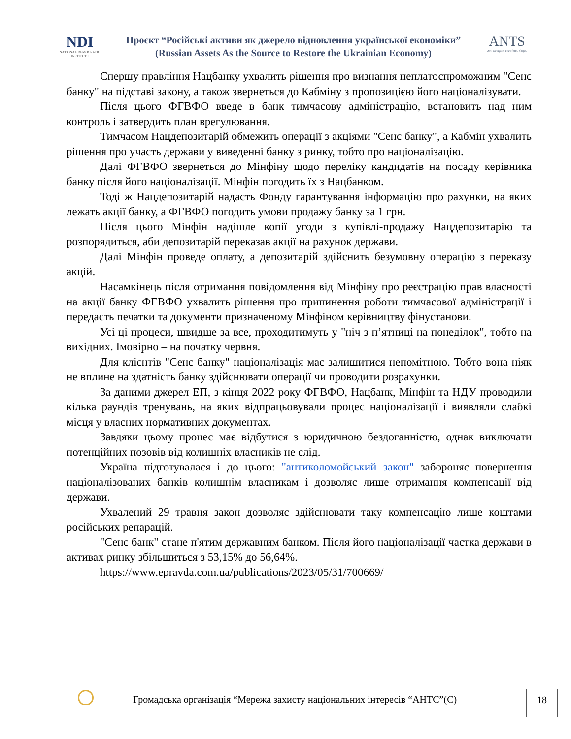NDI
NATIONAL DEMOCRATIC INSTITUTE
Проєкт “Російські активи як джерело відновлення української економіки”
(Russian Assets As the Source to Restore the Ukrainian Economy)
ANTS
Act. Navigate. Transform. Shape.
Спершу правління Нацбанку ухвалить рішення про визнання неплатоспроможним "Сенс банку" на підставі закону, а також звернеться до Кабміну з пропозицією його націоналізувати.
Після цього ФГВФО введе в банк тимчасову адміністрацію, встановить над ним контроль і затвердить план врегулювання.
Тимчасом Нацдепозитарій обмежить операції з акціями "Сенс банку", а Кабмін ухвалить рішення про участь держави у виведенні банку з ринку, тобто про націоналізацію.
Далі ФГВФО звернеться до Мінфіну щодо переліку кандидатів на посаду керівника банку після його націоналізації. Мінфін погодить їх з Нацбанком.
Тоді ж Нацдепозитарій надасть Фонду гарантування інформацію про рахунки, на яких лежать акції банку, а ФГВФО погодить умови продажу банку за 1 грн.
Після цього Мінфін надішле копії угоди з купівлі-продажу Нацдепозитарію та розпорядиться, аби депозитарій переказав акції на рахунок держави.
Далі Мінфін проведе оплату, а депозитарій здійснить безумовну операцію з переказу акцій.
Насамкінець після отримання повідомлення від Мінфіну про реєстрацію прав власності на акції банку ФГВФО ухвалить рішення про припинення роботи тимчасової адміністрації і передасть печатки та документи призначеному Мінфіном керівництву фінустанови.
Усі ці процеси, швидше за все, проходитимуть у "ніч з п’ятниці на понеділок", тобто на вихідних. Імовірно – на початку червня.
Для клієнтів "Сенс банку" націоналізація має залишитися непомітною. Тобто вона ніяк не вплине на здатність банку здійснювати операції чи проводити розрахунки.
За даними джерел ЕП, з кінця 2022 року ФГВФО, Нацбанк, Мінфін та НДУ проводили кілька раундів тренувань, на яких відпрацьовували процес націоналізації і виявляли слабкі місця у власних нормативних документах.
Завдяки цьому процес має відбутися з юридичною бездоганністю, однак виключати потенційних позовів від колишніх власників не слід.
Україна підготувалася і до цього: "антиколомойський закон" забороняє повернення націоналізованих банків колишнім власникам і дозволяє лише отримання компенсації від держави.
Ухвалений 29 травня закон дозволяє здійснювати таку компенсацію лише коштами російських репарацій.
"Сенс банк" стане п'ятим державним банком. Після його націоналізації частка держави в активах ринку збільшиться з 53,15% до 56,64%.
https://www.epravda.com.ua/publications/2023/05/31/700669/
Громадська організація “Мережа захисту національних інтересів “АНТС”(С)
18